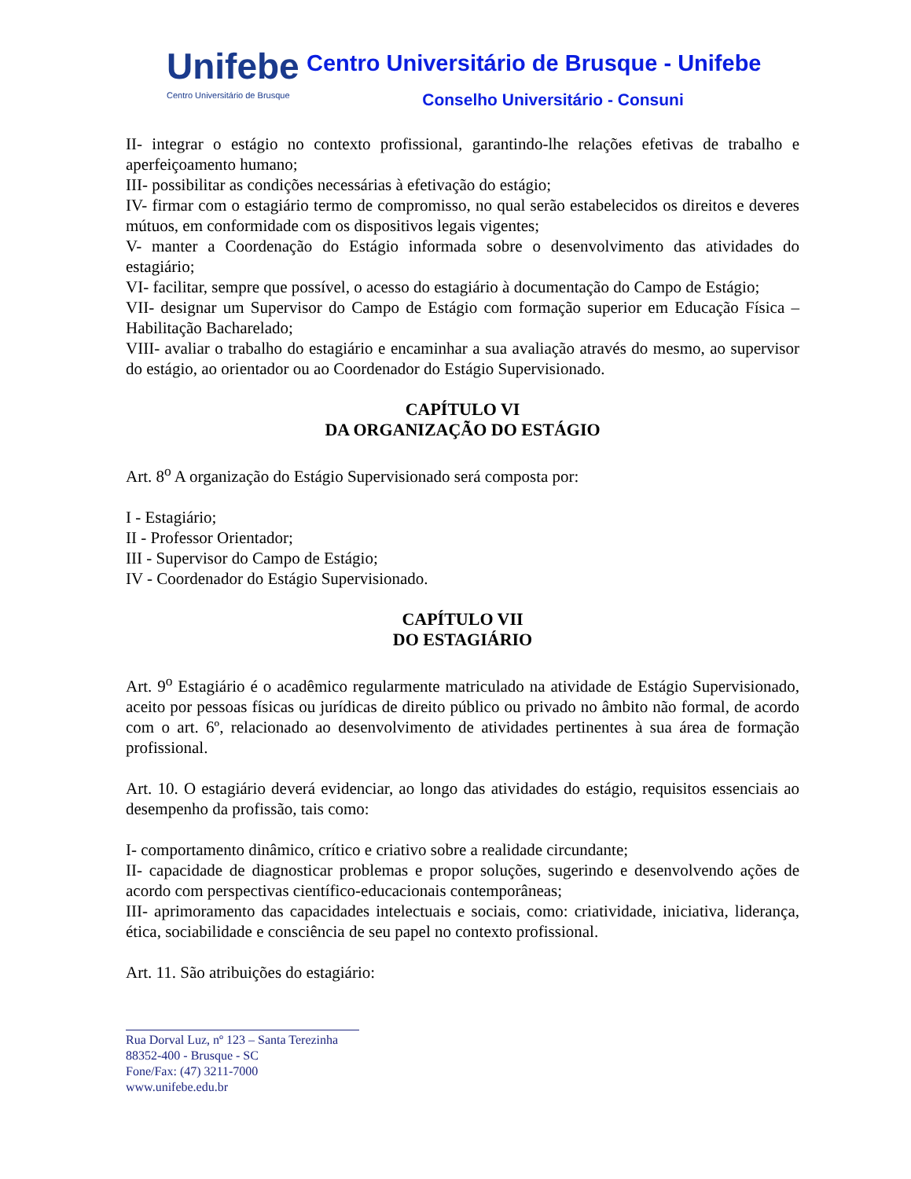Unifebe
Centro Universitário de Brusque
Centro Universitário de Brusque - Unifebe
Conselho Universitário - Consuni
II- integrar o estágio no contexto profissional, garantindo-lhe relações efetivas de trabalho e aperfeiçoamento humano;
III- possibilitar as condições necessárias à efetivação do estágio;
IV- firmar com o estagiário termo de compromisso, no qual serão estabelecidos os direitos e deveres mútuos, em conformidade com os dispositivos legais vigentes;
V- manter a Coordenação do Estágio informada sobre o desenvolvimento das atividades do estagiário;
VI- facilitar, sempre que possível, o acesso do estagiário à documentação do Campo de Estágio;
VII- designar um Supervisor do Campo de Estágio com formação superior em Educação Física – Habilitação Bacharelado;
VIII- avaliar o trabalho do estagiário e encaminhar a sua avaliação através do mesmo, ao supervisor do estágio, ao orientador ou ao Coordenador do Estágio Supervisionado.
CAPÍTULO VI
DA ORGANIZAÇÃO DO ESTÁGIO
Art. 8<sup>o</sup> A organização do Estágio Supervisionado será composta por:
I - Estagiário;
II - Professor Orientador;
III - Supervisor do Campo de Estágio;
IV - Coordenador do Estágio Supervisionado.
CAPÍTULO VII
DO ESTAGIÁRIO
Art. 9<sup>o</sup> Estagiário é o acadêmico regularmente matriculado na atividade de Estágio Supervisionado, aceito por pessoas físicas ou jurídicas de direito público ou privado no âmbito não formal, de acordo com o art. 6º, relacionado ao desenvolvimento de atividades pertinentes à sua área de formação profissional.
Art. 10. O estagiário deverá evidenciar, ao longo das atividades do estágio, requisitos essenciais ao desempenho da profissão, tais como:
I- comportamento dinâmico, crítico e criativo sobre a realidade circundante;
II- capacidade de diagnosticar problemas e propor soluções, sugerindo e desenvolvendo ações de acordo com perspectivas científico-educacionais contemporâneas;
III- aprimoramento das capacidades intelectuais e sociais, como: criatividade, iniciativa, liderança, ética, sociabilidade e consciência de seu papel no contexto profissional.
Art. 11. São atribuições do estagiário:
Rua Dorval Luz, nº 123 – Santa Terezinha
88352-400 - Brusque - SC
Fone/Fax: (47) 3211-7000
www.unifebe.edu.br